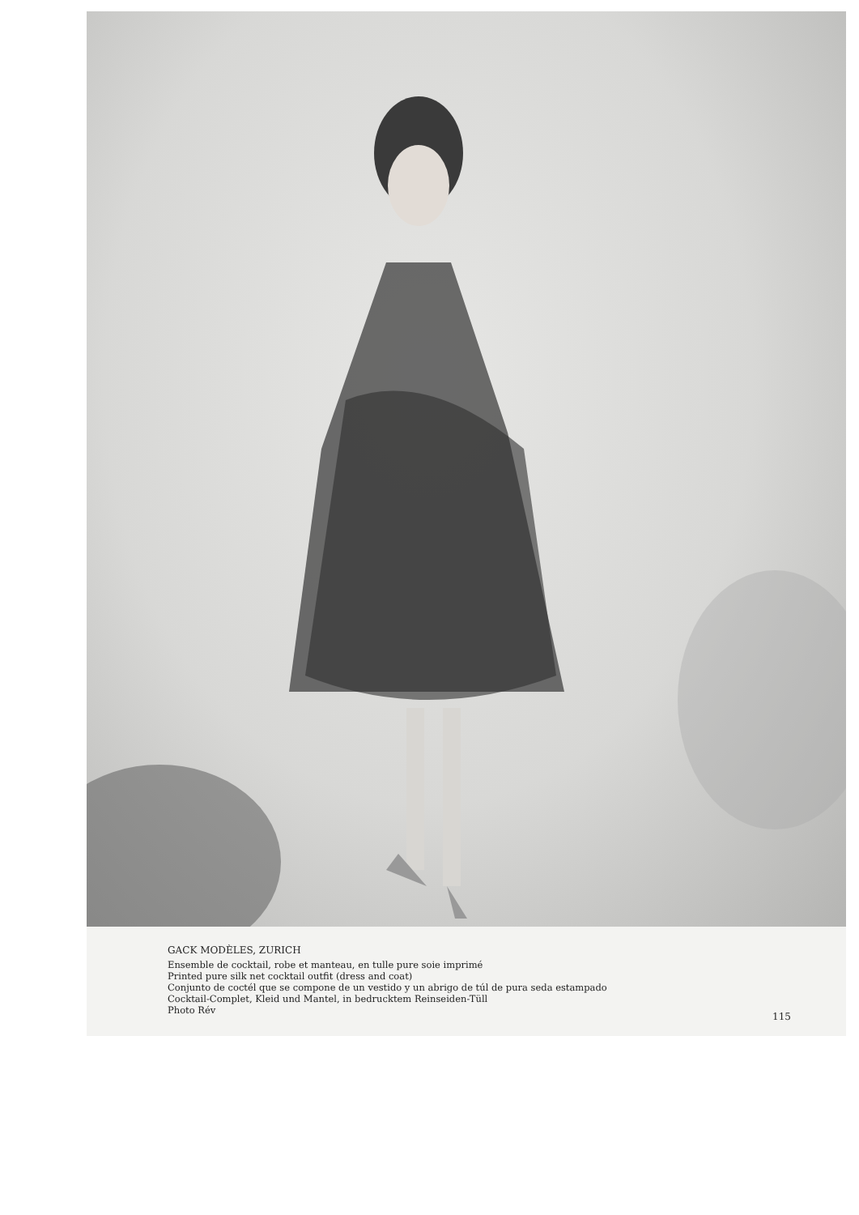GACK MODÈLES, ZURICH
Ensemble de cocktail, robe et manteau, en tulle pure soie imprimé
Printed pure silk net cocktail outfit (dress and coat)
Conjunto de coctél que se compone de un vestido y un abrigo de túl de pura seda estampado
Cocktail-Complet, Kleid und Mantel, in bedrucktem Reinseiden-Tüll
Photo Rév
115